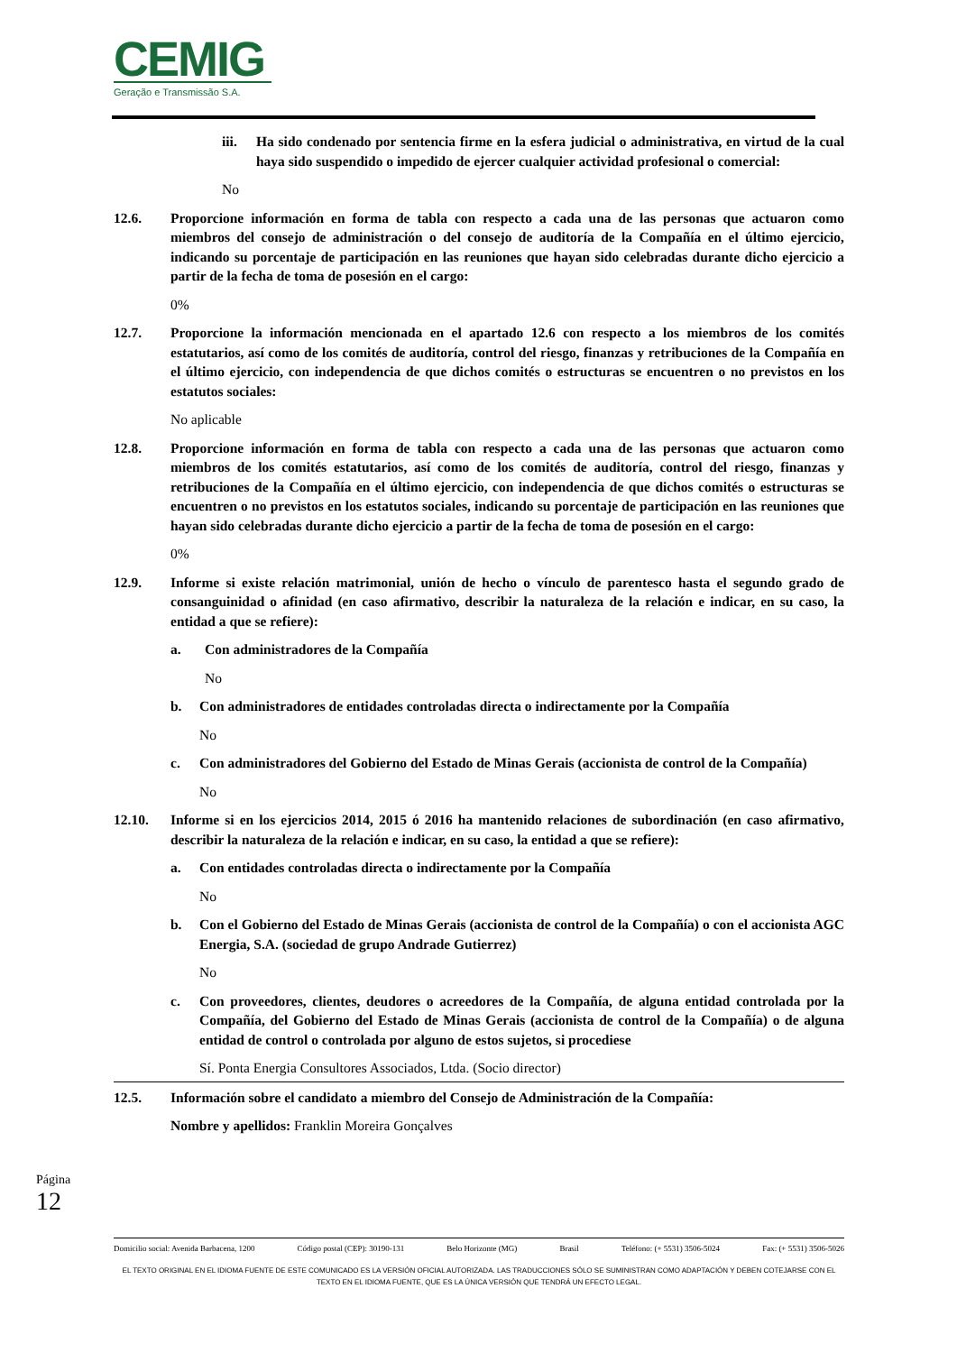CEMIG
Geração e Transmissão S.A.
iii. Ha sido condenado por sentencia firme en la esfera judicial o administrativa, en virtud de la cual haya sido suspendido o impedido de ejercer cualquier actividad profesional o comercial:
No
12.6. Proporcione información en forma de tabla con respecto a cada una de las personas que actuaron como miembros del consejo de administración o del consejo de auditoría de la Compañía en el último ejercicio, indicando su porcentaje de participación en las reuniones que hayan sido celebradas durante dicho ejercicio a partir de la fecha de toma de posesión en el cargo:
0%
12.7. Proporcione la información mencionada en el apartado 12.6 con respecto a los miembros de los comités estatutarios, así como de los comités de auditoría, control del riesgo, finanzas y retribuciones de la Compañía en el último ejercicio, con independencia de que dichos comités o estructuras se encuentren o no previstos en los estatutos sociales:
No aplicable
12.8. Proporcione información en forma de tabla con respecto a cada una de las personas que actuaron como miembros de los comités estatutarios, así como de los comités de auditoría, control del riesgo, finanzas y retribuciones de la Compañía en el último ejercicio, con independencia de que dichos comités o estructuras se encuentren o no previstos en los estatutos sociales, indicando su porcentaje de participación en las reuniones que hayan sido celebradas durante dicho ejercicio a partir de la fecha de toma de posesión en el cargo:
0%
12.9. Informe si existe relación matrimonial, unión de hecho o vínculo de parentesco hasta el segundo grado de consanguinidad o afinidad (en caso afirmativo, describir la naturaleza de la relación e indicar, en su caso, la entidad a que se refiere):
a. Con administradores de la Compañía
No
b. Con administradores de entidades controladas directa o indirectamente por la Compañía
No
c. Con administradores del Gobierno del Estado de Minas Gerais (accionista de control de la Compañía)
No
12.10. Informe si en los ejercicios 2014, 2015 ó 2016 ha mantenido relaciones de subordinación (en caso afirmativo, describir la naturaleza de la relación e indicar, en su caso, la entidad a que se refiere):
a. Con entidades controladas directa o indirectamente por la Compañía
No
b. Con el Gobierno del Estado de Minas Gerais (accionista de control de la Compañía) o con el accionista AGC Energia, S.A. (sociedad de grupo Andrade Gutierrez)
No
c. Con proveedores, clientes, deudores o acreedores de la Compañía, de alguna entidad controlada por la Compañía, del Gobierno del Estado de Minas Gerais (accionista de control de la Compañía) o de alguna entidad de control o controlada por alguno de estos sujetos, si procediese
Sí. Ponta Energia Consultores Associados, Ltda. (Socio director)
12.5. Información sobre el candidato a miembro del Consejo de Administración de la Compañía:
Nombre y apellidos: Franklin Moreira Gonçalves
Página 12
Domicilio social: Avenida Barbacena, 1200 Código postal (CEP): 30190-131 Belo Horizonte (MG) Brasil Teléfono: (+ 5531) 3506-5024 Fax: (+ 5531) 3506-5026
EL TEXTO ORIGINAL EN EL IDIOMA FUENTE DE ESTE COMUNICADO ES LA VERSIÓN OFICIAL AUTORIZADA. LAS TRADUCCIONES SÓLO SE SUMINISTRAN COMO ADAPTACIÓN Y DEBEN COTEJARSE CON EL TEXTO EN EL IDIOMA FUENTE, QUE ES LA ÚNICA VERSIÓN QUE TENDRÁ UN EFECTO LEGAL.